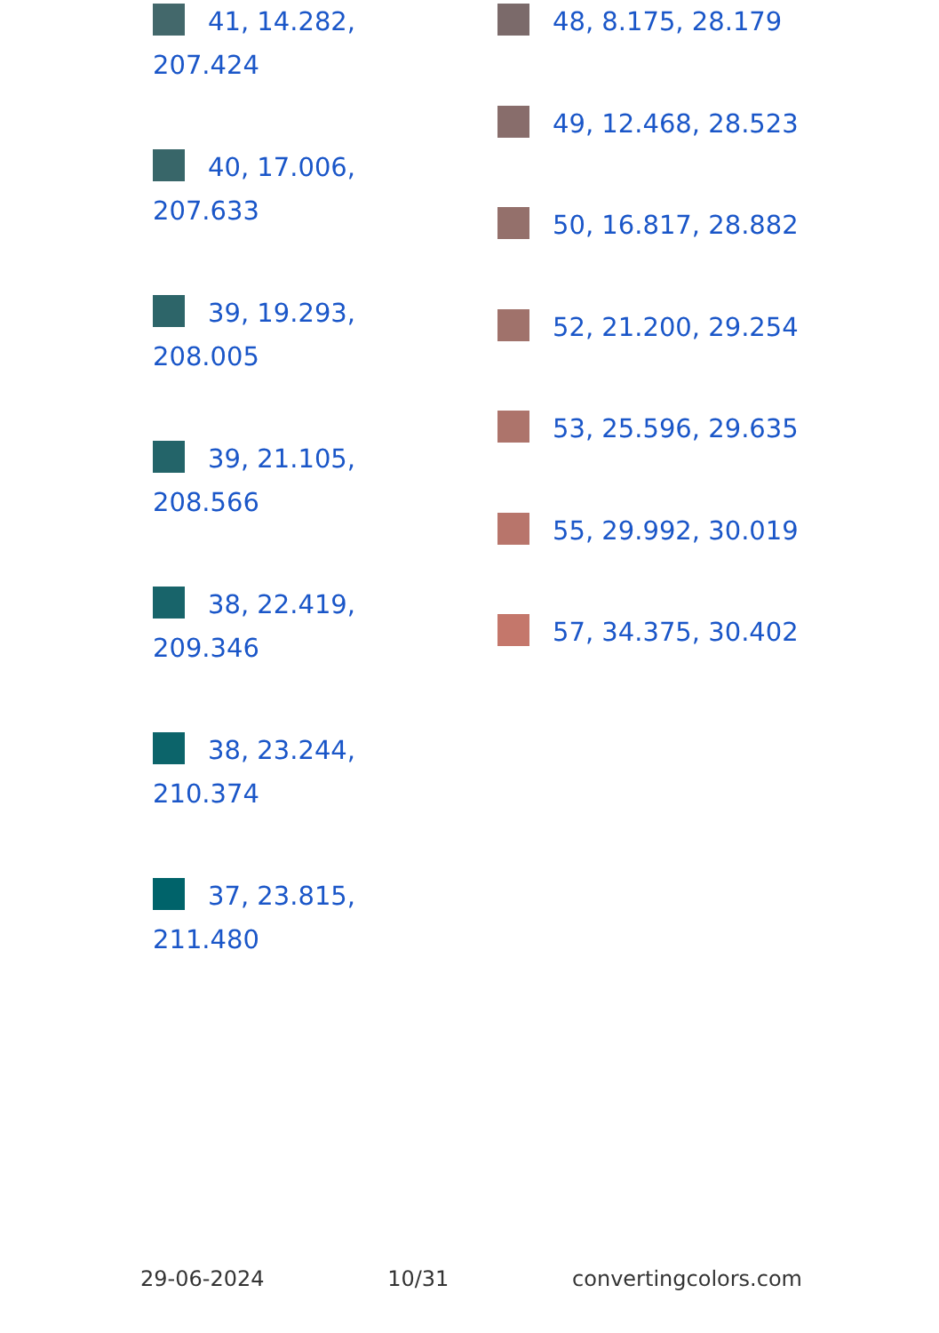41, 14.282, 207.424
40, 17.006, 207.633
39, 19.293, 208.005
39, 21.105, 208.566
38, 22.419, 209.346
38, 23.244, 210.374
37, 23.815, 211.480
48, 8.175, 28.179
49, 12.468, 28.523
50, 16.817, 28.882
52, 21.200, 29.254
53, 25.596, 29.635
55, 29.992, 30.019
57, 34.375, 30.402
29-06-2024 10/31 convertingcolors.com